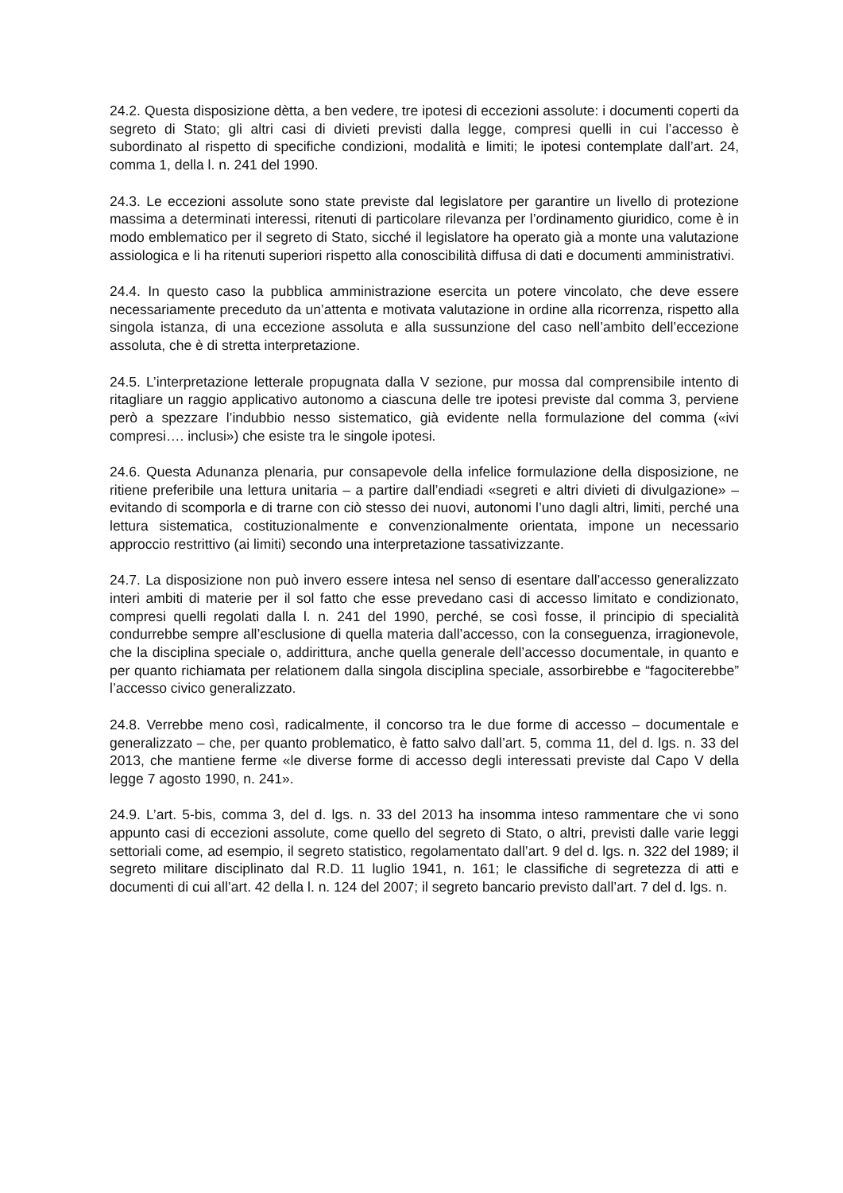24.2. Questa disposizione dètta, a ben vedere, tre ipotesi di eccezioni assolute: i documenti coperti da segreto di Stato; gli altri casi di divieti previsti dalla legge, compresi quelli in cui l’accesso è subordinato al rispetto di specifiche condizioni, modalità e limiti; le ipotesi contemplate dall’art. 24, comma 1, della l. n. 241 del 1990.
24.3. Le eccezioni assolute sono state previste dal legislatore per garantire un livello di protezione massima a determinati interessi, ritenuti di particolare rilevanza per l’ordinamento giuridico, come è in modo emblematico per il segreto di Stato, sicché il legislatore ha operato già a monte una valutazione assiologica e li ha ritenuti superiori rispetto alla conoscibilità diffusa di dati e documenti amministrativi.
24.4. In questo caso la pubblica amministrazione esercita un potere vincolato, che deve essere necessariamente preceduto da un’attenta e motivata valutazione in ordine alla ricorrenza, rispetto alla singola istanza, di una eccezione assoluta e alla sussunzione del caso nell’ambito dell’eccezione assoluta, che è di stretta interpretazione.
24.5. L’interpretazione letterale propugnata dalla V sezione, pur mossa dal comprensibile intento di ritagliare un raggio applicativo autonomo a ciascuna delle tre ipotesi previste dal comma 3, perviene però a spezzare l’indubbio nesso sistematico, già evidente nella formulazione del comma («ivi compresi…. inclusi») che esiste tra le singole ipotesi.
24.6. Questa Adunanza plenaria, pur consapevole della infelice formulazione della disposizione, ne ritiene preferibile una lettura unitaria – a partire dall’endiadi «segreti e altri divieti di divulgazione» – evitando di scomporla e di trarne con ciò stesso dei nuovi, autonomi l’uno dagli altri, limiti, perché una lettura sistematica, costituzionalmente e convenzionalmente orientata, impone un necessario approccio restrittivo (ai limiti) secondo una interpretazione tassativizzante.
24.7. La disposizione non può invero essere intesa nel senso di esentare dall’accesso generalizzato interi ambiti di materie per il sol fatto che esse prevedano casi di accesso limitato e condizionato, compresi quelli regolati dalla l. n. 241 del 1990, perché, se così fosse, il principio di specialità condurrebbe sempre all’esclusione di quella materia dall’accesso, con la conseguenza, irragionevole, che la disciplina speciale o, addirittura, anche quella generale dell’accesso documentale, in quanto e per quanto richiamata per relationem dalla singola disciplina speciale, assorbirebbe e “fagociterebbe” l’accesso civico generalizzato.
24.8. Verrebbe meno così, radicalmente, il concorso tra le due forme di accesso – documentale e generalizzato – che, per quanto problematico, è fatto salvo dall’art. 5, comma 11, del d. lgs. n. 33 del 2013, che mantiene ferme «le diverse forme di accesso degli interessati previste dal Capo V della legge 7 agosto 1990, n. 241».
24.9. L’art. 5-bis, comma 3, del d. lgs. n. 33 del 2013 ha insomma inteso rammentare che vi sono appunto casi di eccezioni assolute, come quello del segreto di Stato, o altri, previsti dalle varie leggi settoriali come, ad esempio, il segreto statistico, regolamentato dall’art. 9 del d. lgs. n. 322 del 1989; il segreto militare disciplinato dal R.D. 11 luglio 1941, n. 161; le classifiche di segretezza di atti e documenti di cui all’art. 42 della l. n. 124 del 2007; il segreto bancario previsto dall’art. 7 del d. lgs. n.